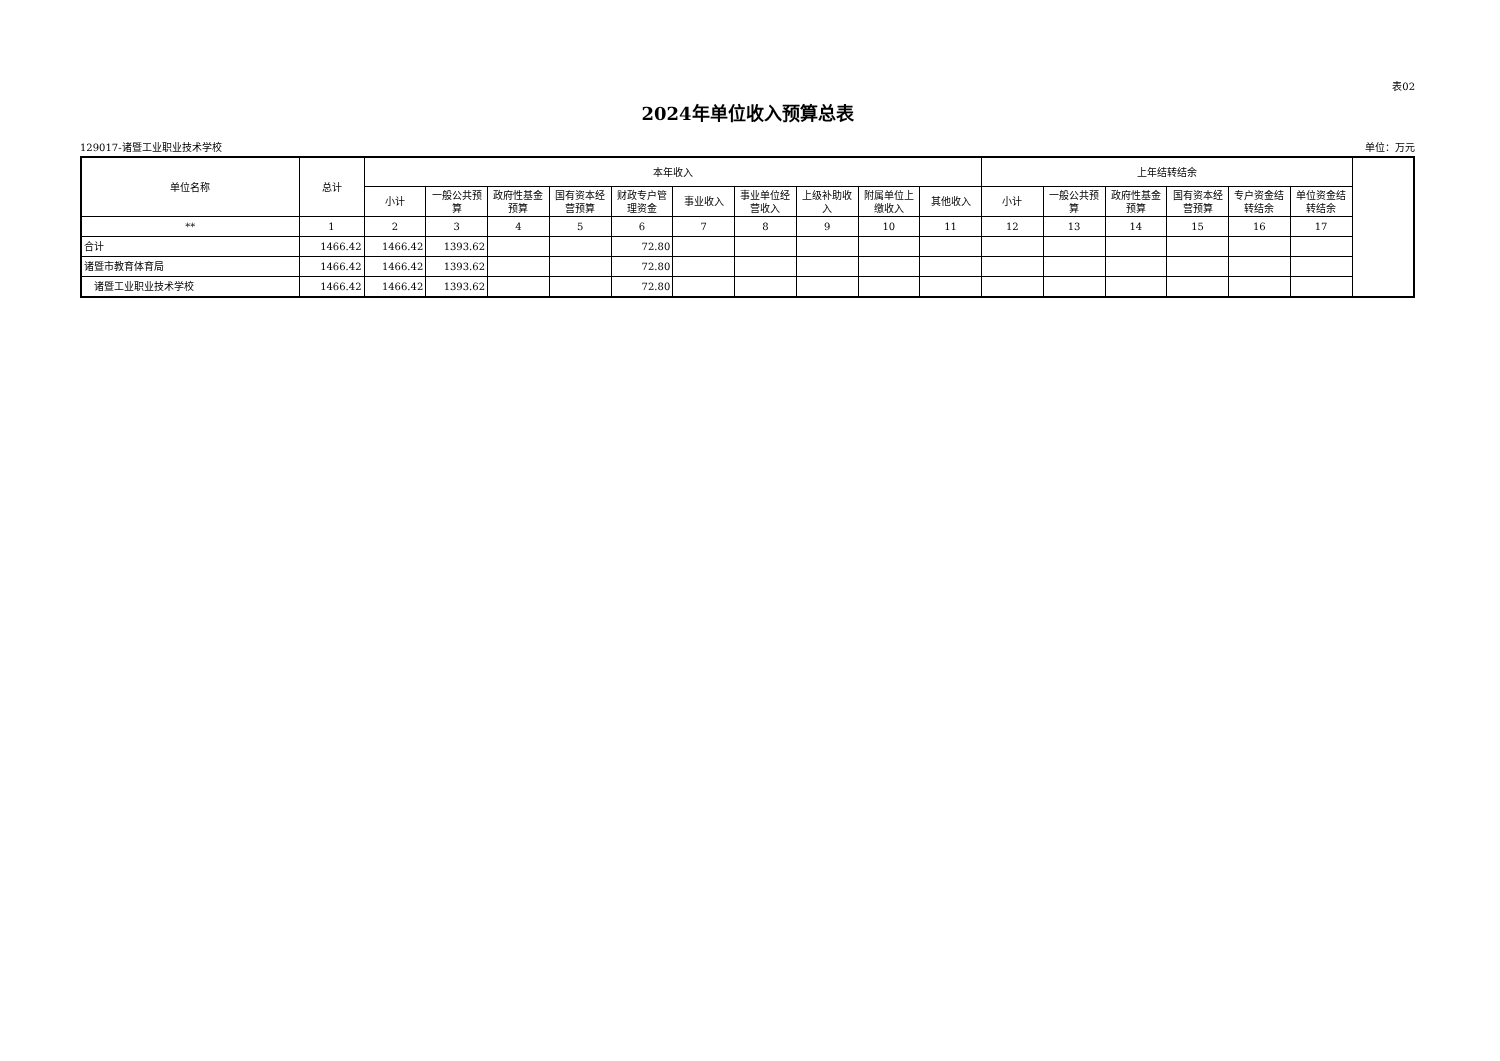表02
2024年单位收入预算总表
129017-诸暨工业职业技术学校 单位：万元
| 单位名称 | 总计 | 本年收入 | | | | | | | | | | 上年结转结余 | | | | | |
| --- | --- | --- | --- | --- | --- | --- | --- | --- | --- | --- | --- | --- | --- | --- | --- | --- | --- |
| | | 小计 | 一般公共预算 | 政府性基金预算 | 国有资本经营预算 | 财政专户管理资金 | 事业收入 | 事业单位经营收入 | 上级补助收入 | 附属单位上缴收入 | 其他收入 | 小计 | 一般公共预算 | 政府性基金预算 | 国有资本经营预算 | 专户资金结转结余 | 单位资金结转结余 |
| ** | 1 | 2 | 3 | 4 | 5 | 6 | 7 | 8 | 9 | 10 | 11 | 12 | 13 | 14 | 15 | 16 | 17 |
| 合计 | 1466.42 | 1466.42 | 1393.62 | | | 72.80 | | | | | | | | | | | |
| 诸暨市教育体育局 | 1466.42 | 1466.42 | 1393.62 | | | 72.80 | | | | | | | | | | | |
| 诸暨工业职业技术学校 | 1466.42 | 1466.42 | 1393.62 | | | 72.80 | | | | | | | | | | | |